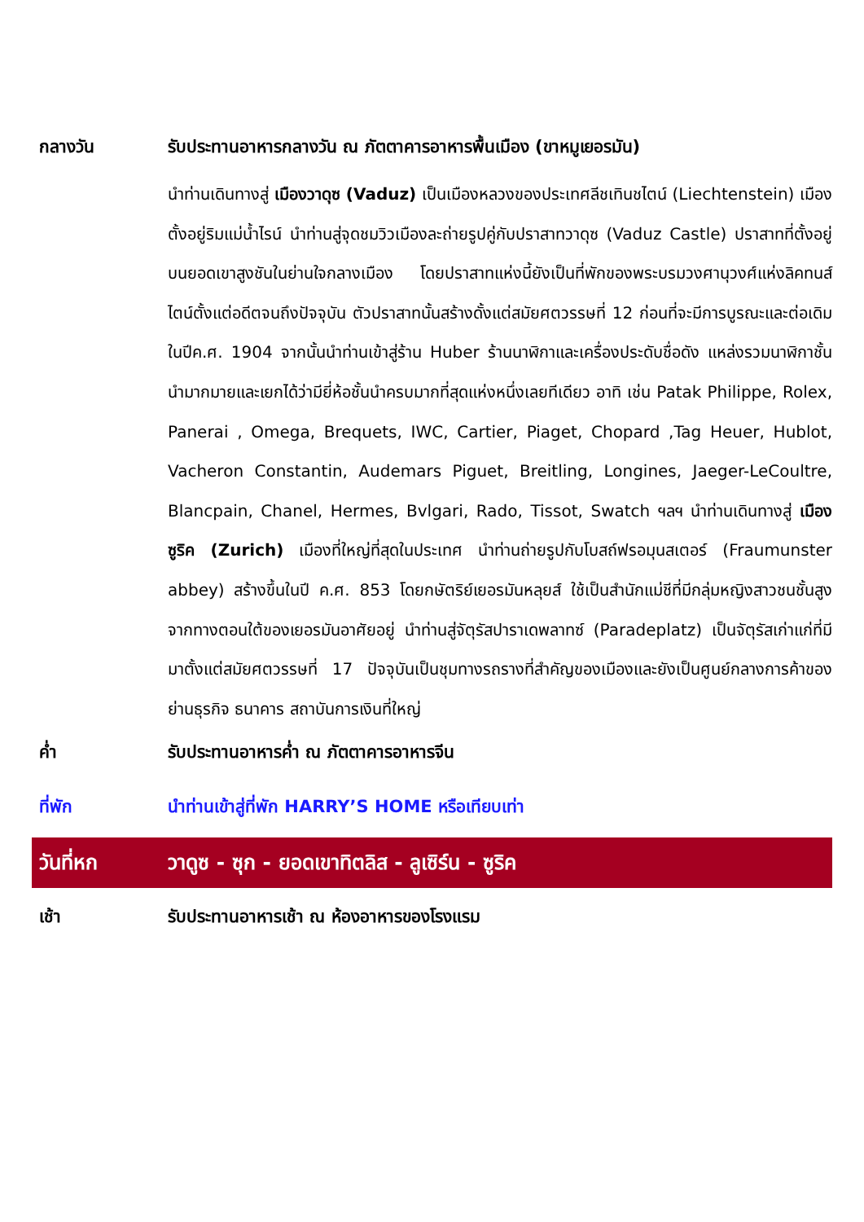กลางวัน รับประทานอาหารกลางวัน ณ ภัตตาคารอาหารพื้นเมือง (ขาหมูเยอรมัน)
นำท่านเดินทางสู่ เมืองวาดุซ (Vaduz) เป็นเมืองหลวงของประเทศลีชเทินชไตน์ (Liechtenstein) เมืองตั้งอยู่ริมแม่น้ำไรน์ นำท่านสู่จุดชมวิวเมืองละถ่ายรูปคู่กับปราสาทวาดุซ (Vaduz Castle) ปราสาทที่ตั้งอยู่บนยอดเขาสูงชันในย่านใจกลางเมือง โดยปราสาทแห่งนี้ยังเป็นที่พักของพระบรมวงศานุวงศ์แห่งลิคทนส์ไตน์ตั้งแต่อดีตจนถึงปัจจุบัน ตัวปราสาทนั้นสร้างดั้งแต่สมัยศตวรรษที่ 12 ก่อนที่จะมีการบูรณะและต่อเดิมในปีค.ศ. 1904 จากนั้นนำท่านเข้าสู่ร้าน Huber ร้านนาฬิกาและเครื่องประดับชื่อดัง แหล่งรวมนาฬิกาชั้นนำมากมายและเยกได้ว่ามียี่ห้อชั้นนำครบมากที่สุดแห่งหนึ่งเลยทีเดียว อาทิ เช่น Patak Philippe, Rolex, Panerai , Omega, Brequets, IWC, Cartier, Piaget, Chopard ,Tag Heuer, Hublot, Vacheron Constantin, Audemars Piguet, Breitling, Longines, Jaeger-LeCoultre, Blancpain, Chanel, Hermes, Bvlgari, Rado, Tissot, Swatch ฯลฯ นำท่านเดินทางสู่ เมืองซูริค (Zurich) เมืองที่ใหญ่ที่สุดในประเทศ นำท่านถ่ายรูปกับโบสถ์ฟรอมุนสเตอร์ (Fraumunster abbey) สร้างขึ้นในปี ค.ศ. 853 โดยกษัตริย์เยอรมันหลุยส์ ใช้เป็นสำนักแม่ชีที่มีกลุ่มหญิงสาวชนชั้นสูงจากทางตอนใต้ของเยอรมันอาศัยอยู่ นำท่านสู่จัตุรัสปาราเดพลาทซ์ (Paradeplatz) เป็นจัตุรัสเก่าแก่ที่มีมาตั้งแต่สมัยศตวรรษที่ 17 ปัจจุบันเป็นชุมทางรถรางที่สำคัญของเมืองและยังเป็นศูนย์กลางการค้าของย่านธุรกิจ ธนาคาร สถาบันการเงินที่ใหญ่
ค่ำ รับประทานอาหารค่ำ ณ ภัตตาคารอาหารจีน
ที่พัก นำท่านเข้าสู่ที่พัก HARRY’S HOME หรือเทียบเท่า
วันที่หก วาดูซ - ซุก - ยอดเขาทิตลิส - ลูเซิร์น - ซูริค
เช้า รับประทานอาหารเช้า ณ ห้องอาหารของโรงแรม